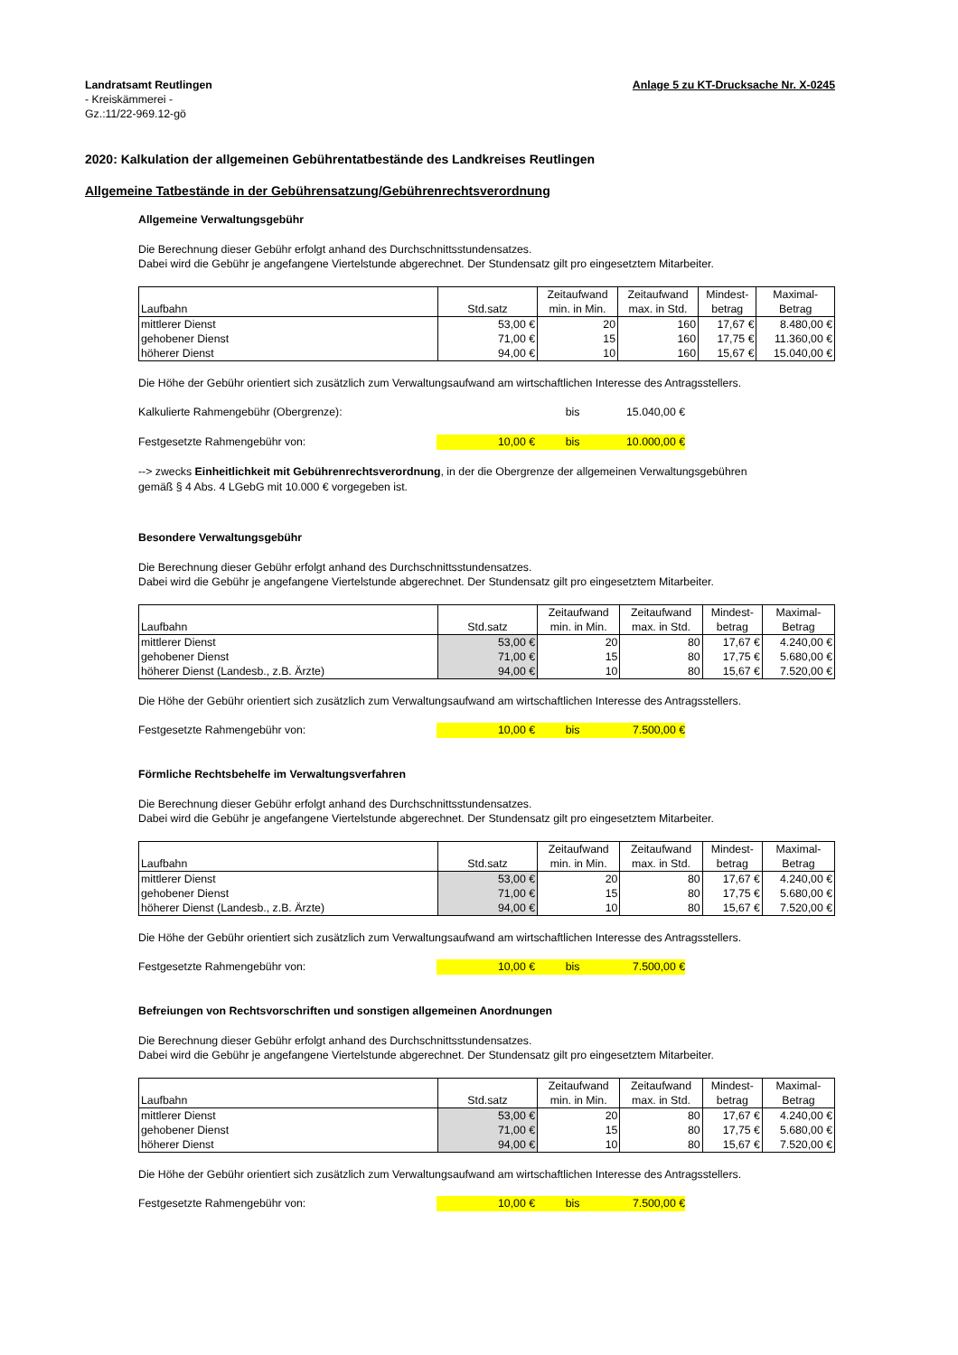Landratsamt Reutlingen
- Kreiskämmerei -
Gz.:11/22-969.12-gö
Anlage 5 zu KT-Drucksache Nr. X-0245
2020: Kalkulation der allgemeinen Gebührentatbestände des Landkreises Reutlingen
Allgemeine Tatbestände in der Gebührensatzung/Gebührenrechtsverordnung
Allgemeine Verwaltungsgebühr
Die Berechnung dieser Gebühr erfolgt anhand des Durchschnittsstundensatzes.
Dabei wird die Gebühr je angefangene Viertelstunde abgerechnet. Der Stundensatz gilt pro eingesetztem Mitarbeiter.
| Laufbahn | Std.satz | Zeitaufwand min. in Min. | Zeitaufwand max. in Std. | Mindest- betrag | Maximal- Betrag |
| --- | --- | --- | --- | --- | --- |
| mittlerer Dienst | 53,00 € | 20 | 160 | 17,67 € | 8.480,00 € |
| gehobener Dienst | 71,00 € | 15 | 160 | 17,75 € | 11.360,00 € |
| höherer Dienst | 94,00 € | 10 | 160 | 15,67 € | 15.040,00 € |
Die Höhe der Gebühr orientiert sich zusätzlich zum Verwaltungsaufwand am wirtschaftlichen Interesse des Antragsstellers.
Kalkulierte Rahmengebühr (Obergrenze): bis 15.040,00 €
Festgesetzte Rahmengebühr von: 10,00 € bis 10.000,00 €
--> zwecks Einheitlichkeit mit Gebührenrechtsverordnung, in der die Obergrenze der allgemeinen Verwaltungsgebühren
gemäß § 4 Abs. 4 LGebG mit 10.000 € vorgegeben ist.
Besondere Verwaltungsgebühr
Die Berechnung dieser Gebühr erfolgt anhand des Durchschnittsstundensatzes.
Dabei wird die Gebühr je angefangene Viertelstunde abgerechnet. Der Stundensatz gilt pro eingesetztem Mitarbeiter.
| Laufbahn | Std.satz | Zeitaufwand min. in Min. | Zeitaufwand max. in Std. | Mindest- betrag | Maximal- Betrag |
| --- | --- | --- | --- | --- | --- |
| mittlerer Dienst | 53,00 € | 20 | 80 | 17,67 € | 4.240,00 € |
| gehobener Dienst | 71,00 € | 15 | 80 | 17,75 € | 5.680,00 € |
| höherer Dienst (Landesb., z.B. Ärzte) | 94,00 € | 10 | 80 | 15,67 € | 7.520,00 € |
Die Höhe der Gebühr orientiert sich zusätzlich zum Verwaltungsaufwand am wirtschaftlichen Interesse des Antragsstellers.
Festgesetzte Rahmengebühr von: 10,00 € bis 7.500,00 €
Förmliche Rechtsbehelfe im Verwaltungsverfahren
Die Berechnung dieser Gebühr erfolgt anhand des Durchschnittsstundensatzes.
Dabei wird die Gebühr je angefangene Viertelstunde abgerechnet. Der Stundensatz gilt pro eingesetztem Mitarbeiter.
| Laufbahn | Std.satz | Zeitaufwand min. in Min. | Zeitaufwand max. in Std. | Mindest- betrag | Maximal- Betrag |
| --- | --- | --- | --- | --- | --- |
| mittlerer Dienst | 53,00 € | 20 | 80 | 17,67 € | 4.240,00 € |
| gehobener Dienst | 71,00 € | 15 | 80 | 17,75 € | 5.680,00 € |
| höherer Dienst (Landesb., z.B. Ärzte) | 94,00 € | 10 | 80 | 15,67 € | 7.520,00 € |
Die Höhe der Gebühr orientiert sich zusätzlich zum Verwaltungsaufwand am wirtschaftlichen Interesse des Antragsstellers.
Festgesetzte Rahmengebühr von: 10,00 € bis 7.500,00 €
Befreiungen von Rechtsvorschriften und sonstigen allgemeinen Anordnungen
Die Berechnung dieser Gebühr erfolgt anhand des Durchschnittsstundensatzes.
Dabei wird die Gebühr je angefangene Viertelstunde abgerechnet. Der Stundensatz gilt pro eingesetztem Mitarbeiter.
| Laufbahn | Std.satz | Zeitaufwand min. in Min. | Zeitaufwand max. in Std. | Mindest- betrag | Maximal- Betrag |
| --- | --- | --- | --- | --- | --- |
| mittlerer Dienst | 53,00 € | 20 | 80 | 17,67 € | 4.240,00 € |
| gehobener Dienst | 71,00 € | 15 | 80 | 17,75 € | 5.680,00 € |
| höherer Dienst | 94,00 € | 10 | 80 | 15,67 € | 7.520,00 € |
Die Höhe der Gebühr orientiert sich zusätzlich zum Verwaltungsaufwand am wirtschaftlichen Interesse des Antragsstellers.
Festgesetzte Rahmengebühr von: 10,00 € bis 7.500,00 €